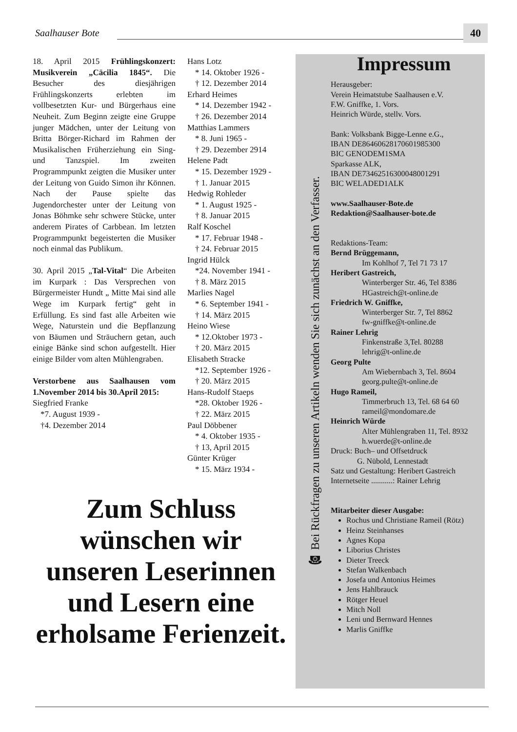Saalhauser Bote 40
18. April 2015 Frühlingskonzert: Musikverein „Cäcilia 1845“. Die Besucher des diesjährigen Frühlingskonzerts erlebten im vollbesetzten Kur- und Bürgerhaus eine Neuheit. Zum Beginn zeigte eine Gruppe junger Mädchen, unter der Leitung von Britta Börger-Richard im Rahmen der Musikalischen Früherziehung ein Sing- und Tanzspiel. Im zweiten Programmpunkt zeigten die Musiker unter der Leitung von Guido Simon ihr Können. Nach der Pause spielte das Jugendorchester unter der Leitung von Jonas Böhmke sehr schwere Stücke, unter anderem Pirates of Carbbean. Im letzten Programmpunkt begeisterten die Musiker noch einmal das Publikum.
30. April 2015 „Tal-Vital“ Die Arbeiten im Kurpark : Das Versprechen von Bürgermeister Hundt „ Mitte Mai sind alle Wege im Kurpark fertig“ geht in Erfüllung. Es sind fast alle Arbeiten wie Wege, Naturstein und die Bepflanzung von Bäumen und Sträuchern getan, auch einige Bänke sind schon aufgestellt. Hier einige Bilder vom alten Mühlengraben.
Verstorbene aus Saalhausen vom 1.November 2014 bis 30.April 2015:
Siegfried Franke
*7. August 1939 -
†4. Dezember 2014
Hans Lotz
* 14. Oktober 1926 -
† 12. Dezember 2014
Erhard Heimes
* 14. Dezember 1942 -
† 26. Dezember 2014
Matthias Lammers
* 8. Juni 1965 -
† 29. Dezember 2914
Helene Padt
* 15. Dezember 1929 -
† 1. Januar 2015
Hedwig Rohleder
* 1. August 1925 -
† 8. Januar 2015
Ralf Koschel
* 17. Februar 1948 -
† 24. Februar 2015
Ingrid Hülck
*24. November 1941 -
† 8. März 2015
Marlies Nagel
* 6. September 1941 -
† 14. März 2015
Heino Wiese
* 12.Oktober 1973 -
† 20. März 2015
Elisabeth Stracke
*12. September 1926 -
† 20. März 2015
Hans-Rudolf Staeps
*28. Oktober 1926 -
† 22. März 2015
Paul Döbbener
* 4. Oktober 1935 -
† 13, April 2015
Günter Krüger
* 15. März 1934 -
☎ Bei Rückfragen zu unseren Artikeln wenden Sie sich zunächst an den Verfasser.
Impressum
Herausgeber:
Verein Heimatstube Saalhausen e.V.
F.W. Gniffke, 1. Vors.
Heinrich Würde, stellv. Vors.
Bank: Volksbank Bigge-Lenne e.G.,
IBAN DE86460628170601985300
BIC GENODEM1SMA
Sparkasse ALK,
IBAN DE73462516300048001291
BIC WELADED1ALK
www.Saalhauser-Bote.de
Redaktion@Saalhauser-bote.de
Redaktions-Team:
Bernd Brüggemann,
Im Kohlhof 7, Tel 71 73 17
Heribert Gastreich,
Winterberger Str. 46, Tel 8386
HGastreich@t-online.de
Friedrich W. Gniffke,
Winterberger Str. 7, Tel 8862
fw-gniffke@t-online.de
Rainer Lehrig
Finkenstraße 3,Tel. 80288
lehrig@t-online.de
Georg Pulte
Am Wiebernbach 3, Tel. 8604
georg.pulte@t-online.de
Hugo Rameil,
Timmerbruch 13, Tel. 68 64 60
rameil@mondomare.de
Heinrich Würde
Alter Mühlengraben 11, Tel. 8932
h.wuerde@t-online.de
Druck: Buch– und Offsetdruck
G. Nübold, Lennestadt
Satz und Gestaltung: Heribert Gastreich
Internetseite ...........: Rainer Lehrig
Mitarbeiter dieser Ausgabe:
Rochus und Christiane Rameil (Rötz)
Heinz Steinhanses
Agnes Kopa
Liborius Christes
Dieter Treeck
Stefan Walkenbach
Josefa und Antonius Heimes
Jens Hahlbrauck
Rötger Heuel
Mitch Noll
Leni und Bernward Hennes
Marlis Gniffke
Zum Schluss wünschen wir unseren Leserinnen und Lesern eine erholsame Ferienzeit.